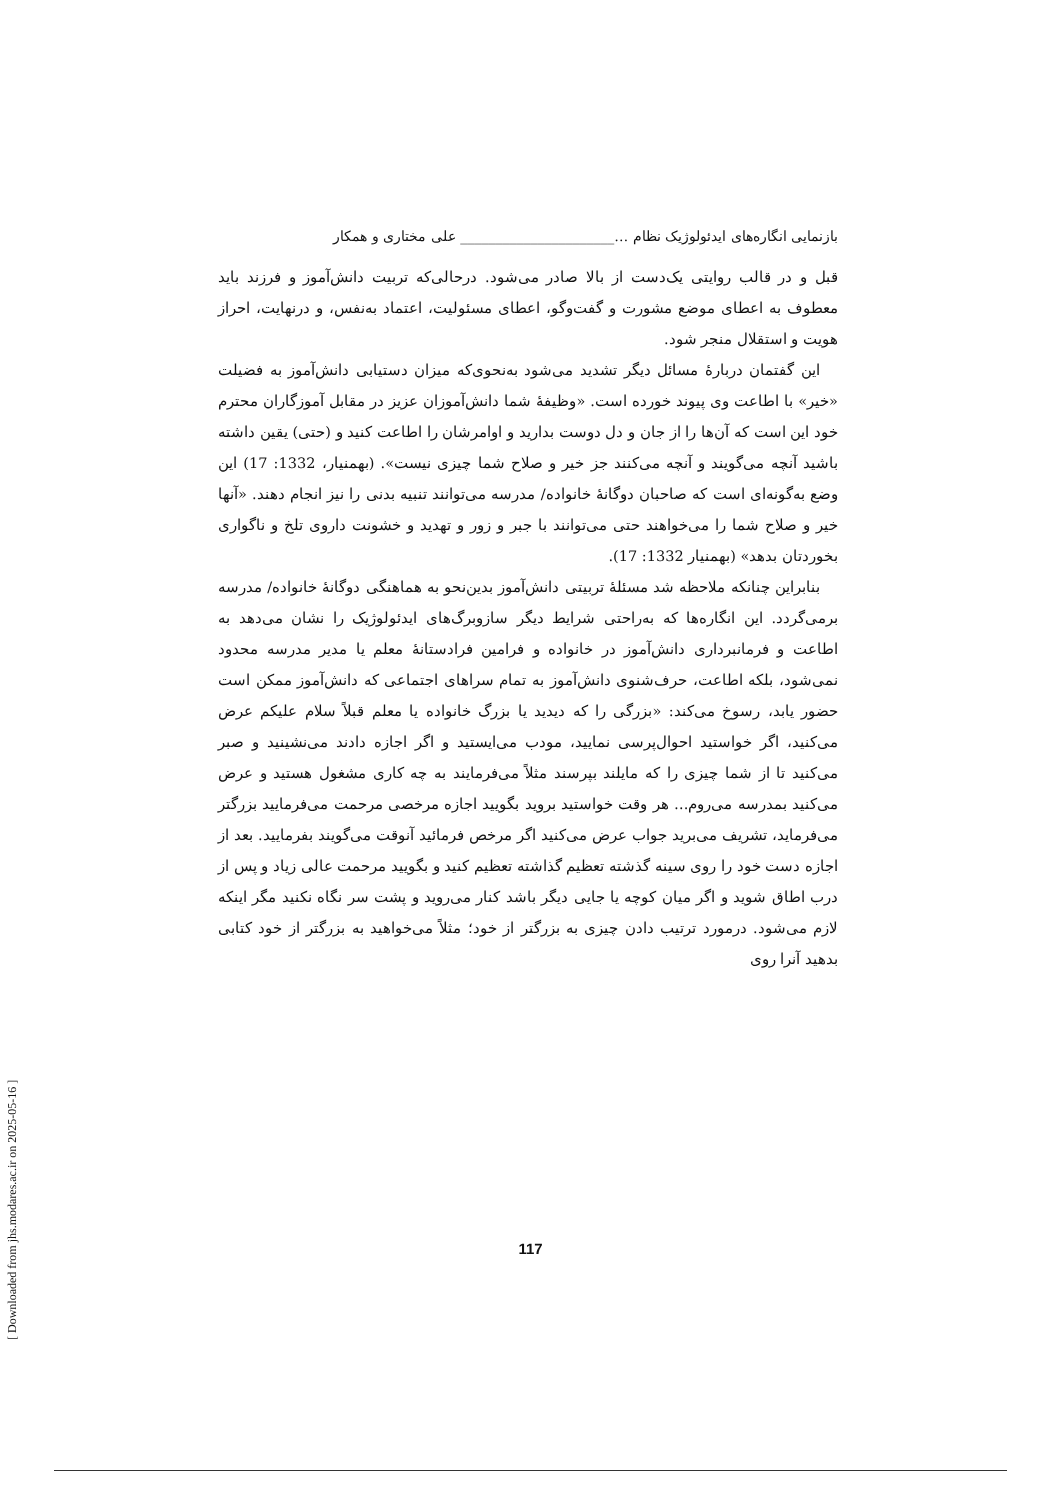بازنمایی انگاره‌های ایدئولوژیک نظام …______________________ علی مختاری و همکار
قبل و در قالب روایتی یک‌دست از بالا صادر می‌شود. درحالی‌که تربیت دانش‌آموز و فرزند باید معطوف به اعطای موضع مشورت و گفت‌وگو، اعطای مسئولیت، اعتماد به‌نفس، و درنهایت، احراز هویت و استقلال منجر شود.
این گفتمان دربارهٔ مسائل دیگر تشدید می‌شود به‌نحوی‌که میزان دستیابی دانش‌آموز به فضیلت «خیر» با اطاعت وی پیوند خورده است. «وظیفهٔ شما دانش‌آموزان عزیز در مقابل آموزگاران محترم خود این است که آن‌ها را از جان و دل دوست بدارید و اوامرشان را اطاعت کنید و (حتی) یقین داشته باشید آنچه می‌گویند و آنچه می‌کنند جز خیر و صلاح شما چیزی نیست». (بهمنیار، 1332: 17) این وضع به‌گونه‌ای است که صاحبان دوگانهٔ خانواده/ مدرسه می‌توانند تنبیه بدنی را نیز انجام دهند. «آنها خیر و صلاح شما را می‌خواهند حتی می‌توانند با جبر و زور و تهدید و خشونت داروی تلخ و ناگواری بخوردتان بدهد» (بهمنیار 1332: 17).
بنابراین چنانکه ملاحظه شد مسئلهٔ تربیتی دانش‌آموز بدین‌نحو به هماهنگی دوگانهٔ خانواده/ مدرسه برمی‌گردد. این انگاره‌ها که به‌راحتی شرایط دیگر سازوبرگ‌های ایدئولوژیک را نشان می‌دهد به اطاعت و فرمانبرداری دانش‌آموز در خانواده و فرامین فرادستانهٔ معلم یا مدیر مدرسه محدود نمی‌شود، بلکه اطاعت، حرف‌شنوی دانش‌آموز به تمام سراهای اجتماعی که دانش‌آموز ممکن است حضور یابد، رسوخ می‌کند: «بزرگی را که دیدید یا بزرگ خانواده یا معلم قبلاً سلام علیکم عرض می‌کنید، اگر خواستید احوال‌پرسی نمایید، مودب می‌ایستید و اگر اجازه دادند می‌نشینید و صبر می‌کنید تا از شما چیزی را که مایلند بپرسند مثلاً می‌فرمایند به چه کاری مشغول هستید و عرض می‌کنید بمدرسه می‌روم… هر وقت خواستید بروید بگویید اجازه مرخصی مرحمت می‌فرمایید بزرگتر می‌فرماید، تشریف می‌برید جواب عرض می‌کنید اگر مرخص فرمائید آنوقت می‌گویند بفرمایید. بعد از اجازه دست خود را روی سینه گذشته تعظیم گذاشته تعظیم کنید و بگویید مرحمت عالی زیاد و پس از درب اطاق شوید و اگر میان کوچه یا جایی دیگر باشد کنار می‌روید و پشت سر نگاه نکنید مگر اینکه لازم می‌شود. درمورد ترتیب دادن چیزی به بزرگتر از خود؛ مثلاً می‌خواهید به بزرگتر از خود کتابی بدهید آنرا روی
117
[ Downloaded from jhs.modares.ac.ir on 2025-05-16 ]